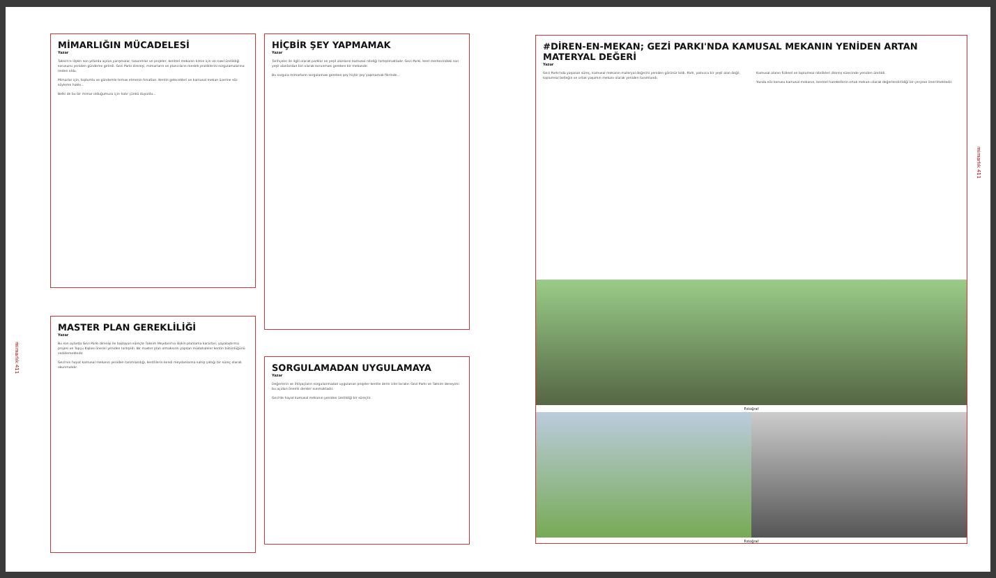mimarlık 411
MİMARLIĞIN MÜCADELESİ
Yazar
Taksim'e ilişkin son yıllarda açılan yarışmalar, tasarımlar ve projeler, kentsel mekanın kimin için ve nasıl üretildiği sorusunu yeniden gündeme getirdi. Gezi Parkı direnişi, mimarların ve plancıların meslek pratiklerini sorgulamalarına neden oldu.
Mimarlar için, toplumla ve gündemle temas etmenin fırsatları. Kentin gelecekleri ve kamusal mekan üzerine söz söyleme hakkı...
Belki de bu bir mimar olduğumuzu için hatır çünkü duyuldu...
MASTER PLAN GEREKLİLİĞİ
Yazar
Bu son aylarda Gezi Parkı direnişi ile başlayan süreçte Taksim Meydanı'na ilişkin planlama kararları, yayalaştırma projesi ve Topçu Kışlası önerisi yeniden tartışıldı. Bir master plan olmaksızın yapılan müdahaleler kentin bütünlüğünü zedelemektedir.
Gezi'nin hayat kamusal mekanın yeniden tanımlandığı, kentlilerin kendi meydanlarına sahip çıktığı bir süreç olarak okunmalıdır.
HİÇBİR ŞEY YAPMAMAK
Yazar
Tarihçeler ile ilgili olarak parklar ve yeşil alanların kamusal niteliği tartışılmaktadır. Gezi Parkı, kent merkezindeki son yeşil alanlardan biri olarak korunması gereken bir mekandır.
Bu sorgula mimarların sorgulaması gereken şey hiçbir şey yapmamak fikrinde...
SORGULAMADAN UYGULAMAYA
Yazar
Değerlerin ve ihtiyaçların sorgulanmadan uygulanan projeler kentte derin izler bırakır. Gezi Parkı ve Taksim deneyimi bu açıdan önemli dersler sunmaktadır.
Gezi'de hayat kamusal mekanın yeniden üretildiği bir süreçtir.
#DİREN-EN-MEKAN; GEZİ PARKI'NDA KAMUSAL MEKANIN YENİDEN ARTAN MATERYAL DEĞERİ
Yazar
Gezi Parkı'nda yaşanan süreç, kamusal mekanın materyal değerini yeniden görünür kıldı. Park, yalnızca bir yeşil alan değil, toplumsal belleğin ve ortak yaşamın mekanı olarak yeniden tanımlandı.
Kamusal alanın fiziksel ve toplumsal nitelikleri direniş sürecinde yeniden üretildi.
Yazıda söz konusu kamusal mekanın, kentsel hareketlerin ortak mekanı olarak değerlendirildiği bir çerçeve önerilmektedir.
Fotoğraf
Fotoğraf
mimarlık 411